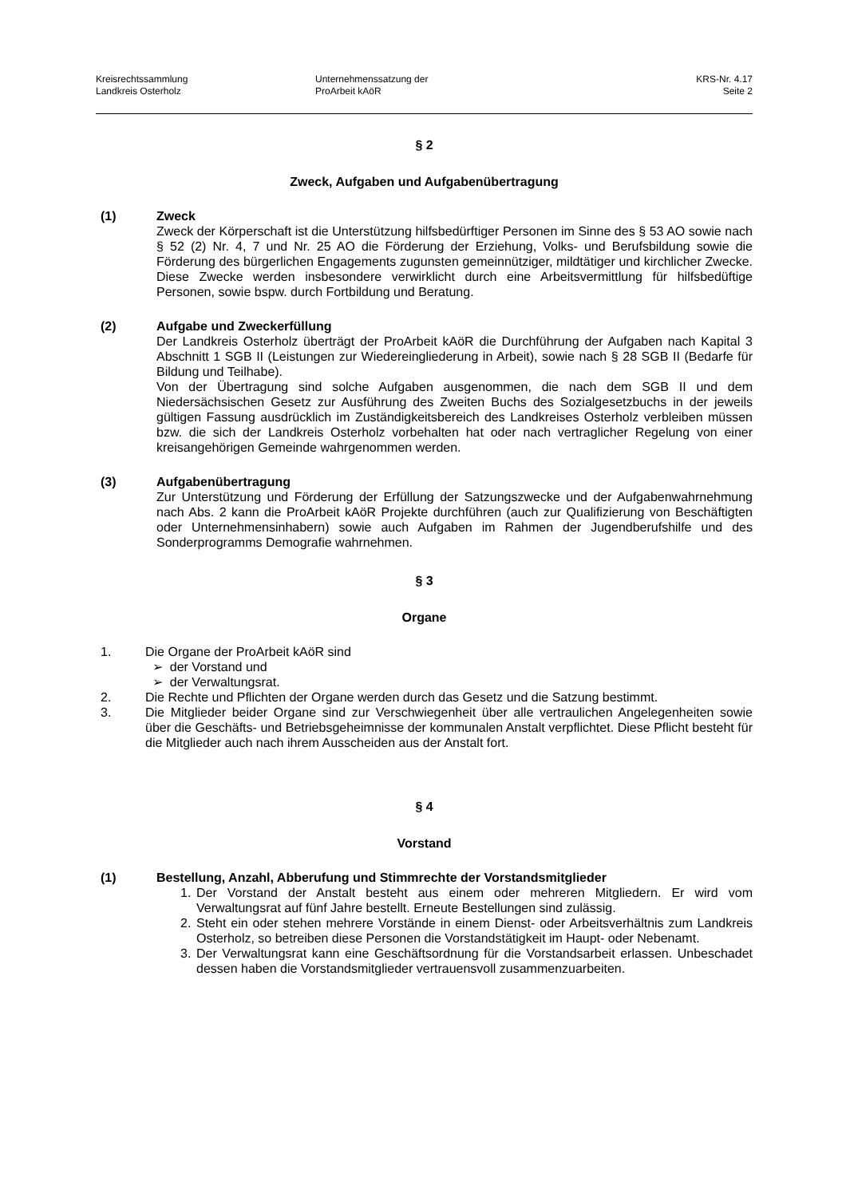Kreisrechtssammlung
Landkreis Osterholz
Unternehmenssatzung der
ProArbeit kAöR
KRS-Nr. 4.17
Seite 2
§ 2
Zweck, Aufgaben und Aufgabenübertragung
(1) Zweck
Zweck der Körperschaft ist die Unterstützung hilfsbedürftiger Personen im Sinne des § 53 AO sowie nach § 52 (2) Nr. 4, 7 und Nr. 25 AO die Förderung der Erziehung, Volks- und Berufsbildung sowie die Förderung des bürgerlichen Engagements zugunsten gemeinnütziger, mildtätiger und kirchlicher Zwecke. Diese Zwecke werden insbesondere verwirklicht durch eine Arbeitsvermittlung für hilfsbedüftige Personen, sowie bspw. durch Fortbildung und Beratung.
(2) Aufgabe und Zweckerfüllung
Der Landkreis Osterholz überträgt der ProArbeit kAöR die Durchführung der Aufgaben nach Kapital 3 Abschnitt 1 SGB II (Leistungen zur Wiedereingliederung in Arbeit), sowie nach § 28 SGB II (Bedarfe für Bildung und Teilhabe).
Von der Übertragung sind solche Aufgaben ausgenommen, die nach dem SGB II und dem Niedersächsischen Gesetz zur Ausführung des Zweiten Buchs des Sozialgesetzbuchs in der jeweils gültigen Fassung ausdrücklich im Zuständigkeitsbereich des Landkreises Osterholz verbleiben müssen bzw. die sich der Landkreis Osterholz vorbehalten hat oder nach vertraglicher Regelung von einer kreisangehörigen Gemeinde wahrgenommen werden.
(3) Aufgabenübertragung
Zur Unterstützung und Förderung der Erfüllung der Satzungszwecke und der Aufgabenwahrnehmung nach Abs. 2 kann die ProArbeit kAöR Projekte durchführen (auch zur Qualifizierung von Beschäftigten oder Unternehmensinhabern) sowie auch Aufgaben im Rahmen der Jugendberufshilfe und des Sonderprogramms Demografie wahrnehmen.
§ 3
Organe
1. Die Organe der ProArbeit kAöR sind
➢ der Vorstand und
➢ der Verwaltungsrat.
2. Die Rechte und Pflichten der Organe werden durch das Gesetz und die Satzung bestimmt.
3. Die Mitglieder beider Organe sind zur Verschwiegenheit über alle vertraulichen Angelegenheiten sowie über die Geschäfts- und Betriebsgeheimnisse der kommunalen Anstalt verpflichtet. Diese Pflicht besteht für die Mitglieder auch nach ihrem Ausscheiden aus der Anstalt fort.
§ 4
Vorstand
(1) Bestellung, Anzahl, Abberufung und Stimmrechte der Vorstandsmitglieder
1. Der Vorstand der Anstalt besteht aus einem oder mehreren Mitgliedern. Er wird vom Verwaltungsrat auf fünf Jahre bestellt. Erneute Bestellungen sind zulässig.
2. Steht ein oder stehen mehrere Vorstände in einem Dienst- oder Arbeitsverhältnis zum Landkreis Osterholz, so betreiben diese Personen die Vorstandstätigkeit im Haupt- oder Nebenamt.
3. Der Verwaltungsrat kann eine Geschäftsordnung für die Vorstandsarbeit erlassen. Unbeschadet dessen haben die Vorstandsmitglieder vertrauensvoll zusammenzuarbeiten.